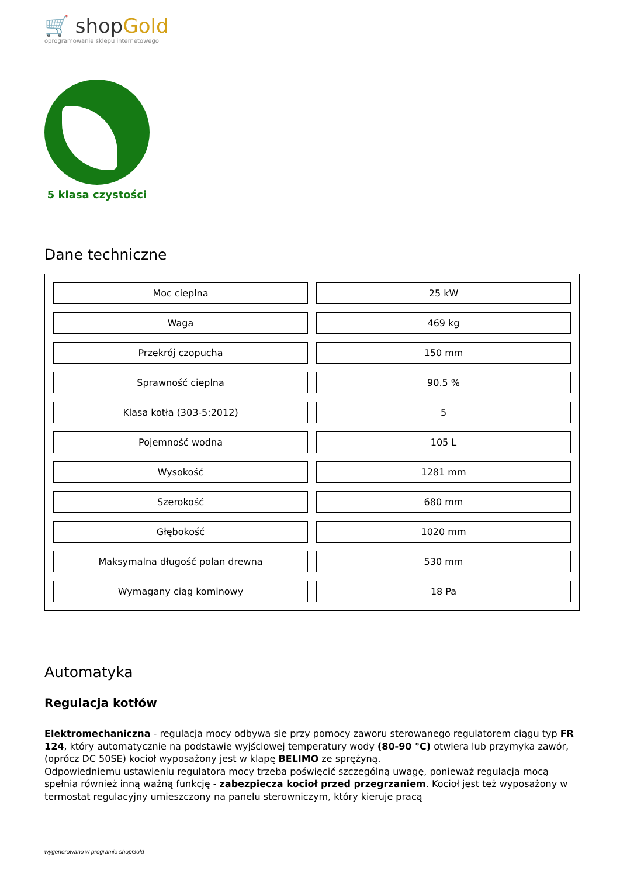🛒 shopGold
oprogramowanie sklepu internetowego
5 klasa czystości
Dane techniczne
| Moc cieplna | 25 kW |
| Waga | 469 kg |
| Przekrój czopucha | 150 mm |
| Sprawność cieplna | 90.5 % |
| Klasa kotła (303-5:2012) | 5 |
| Pojemność wodna | 105 L |
| Wysokość | 1281 mm |
| Szerokość | 680 mm |
| Głębokość | 1020 mm |
| Maksymalna długość polan drewna | 530 mm |
| Wymagany ciąg kominowy | 18 Pa |
Automatyka
Regulacja kotłów
Elektromechaniczna - regulacja mocy odbywa się przy pomocy zaworu sterowanego regulatorem ciągu typ FR 124, który automatycznie na podstawie wyjściowej temperatury wody (80-90 °C) otwiera lub przymyka zawór, (oprócz DC 50SE) kocioł wyposażony jest w klapę BELIMO ze sprężyną.
Odpowiedniemu ustawieniu regulatora mocy trzeba poświęcić szczególną uwagę, ponieważ regulacja mocą spełnia również inną ważną funkcję - zabezpiecza kocioł przed przegrzaniem. Kocioł jest też wyposażony w termostat regulacyjny umieszczony na panelu sterowniczym, który kieruje pracą
wygenerowano w programie shopGold